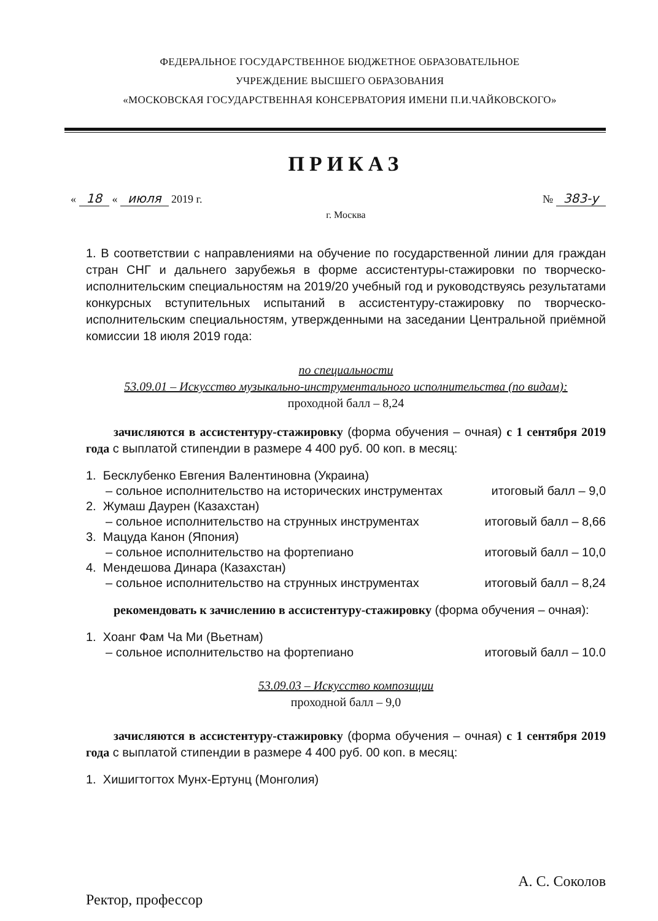ФЕДЕРАЛЬНОЕ ГОСУДАРСТВЕННОЕ БЮДЖЕТНОЕ ОБРАЗОВАТЕЛЬНОЕ
УЧРЕЖДЕНИЕ ВЫСШЕГО ОБРАЗОВАНИЯ
«МОСКОВСКАЯ ГОСУДАРСТВЕННАЯ КОНСЕРВАТОРИЯ ИМЕНИ П.И.ЧАЙКОВСКОГО»
ПРИКАЗ
« 18 « июля 2019 г. № 383-у
г. Москва
1. В соответствии с направлениями на обучение по государственной линии для граждан стран СНГ и дальнего зарубежья в форме ассистентуры-стажировки по творческо-исполнительским специальностям на 2019/20 учебный год и руководствуясь результатами конкурсных вступительных испытаний в ассистентуру-стажировку по творческо-исполнительским специальностям, утвержденными на заседании Центральной приёмной комиссии 18 июля 2019 года:
по специальности
53.09.01 – Искусство музыкально-инструментального исполнительства (по видам):
проходной балл – 8,24
зачисляются в ассистентуру-стажировку (форма обучения – очная) с 1 сентября 2019 года с выплатой стипендии в размере 4 400 руб. 00 коп. в месяц:
1. Бесклубенко Евгения Валентиновна (Украина)
– сольное исполнительство на исторических инструментах
итоговый балл – 9,0
2. Жумаш Даурен (Казахстан)
– сольное исполнительство на струнных инструментах
итоговый балл – 8,66
3. Мацуда Канон (Япония)
– сольное исполнительство на фортепиано
итоговый балл – 10,0
4. Мендешова Динара (Казахстан)
– сольное исполнительство на струнных инструментах
итоговый балл – 8,24
рекомендовать к зачислению в ассистентуру-стажировку (форма обучения – очная):
1. Хоанг Фам Ча Ми (Вьетнам)
– сольное исполнительство на фортепиано
итоговый балл – 10.0
53.09.03 – Искусство композиции
проходной балл – 9,0
зачисляются в ассистентуру-стажировку (форма обучения – очная) с 1 сентября 2019 года с выплатой стипендии в размере 4 400 руб. 00 коп. в месяц:
1. Хишигтогтох Мунх-Ертунц (Монголия)
Ректор, профессор
А. С. Соколов